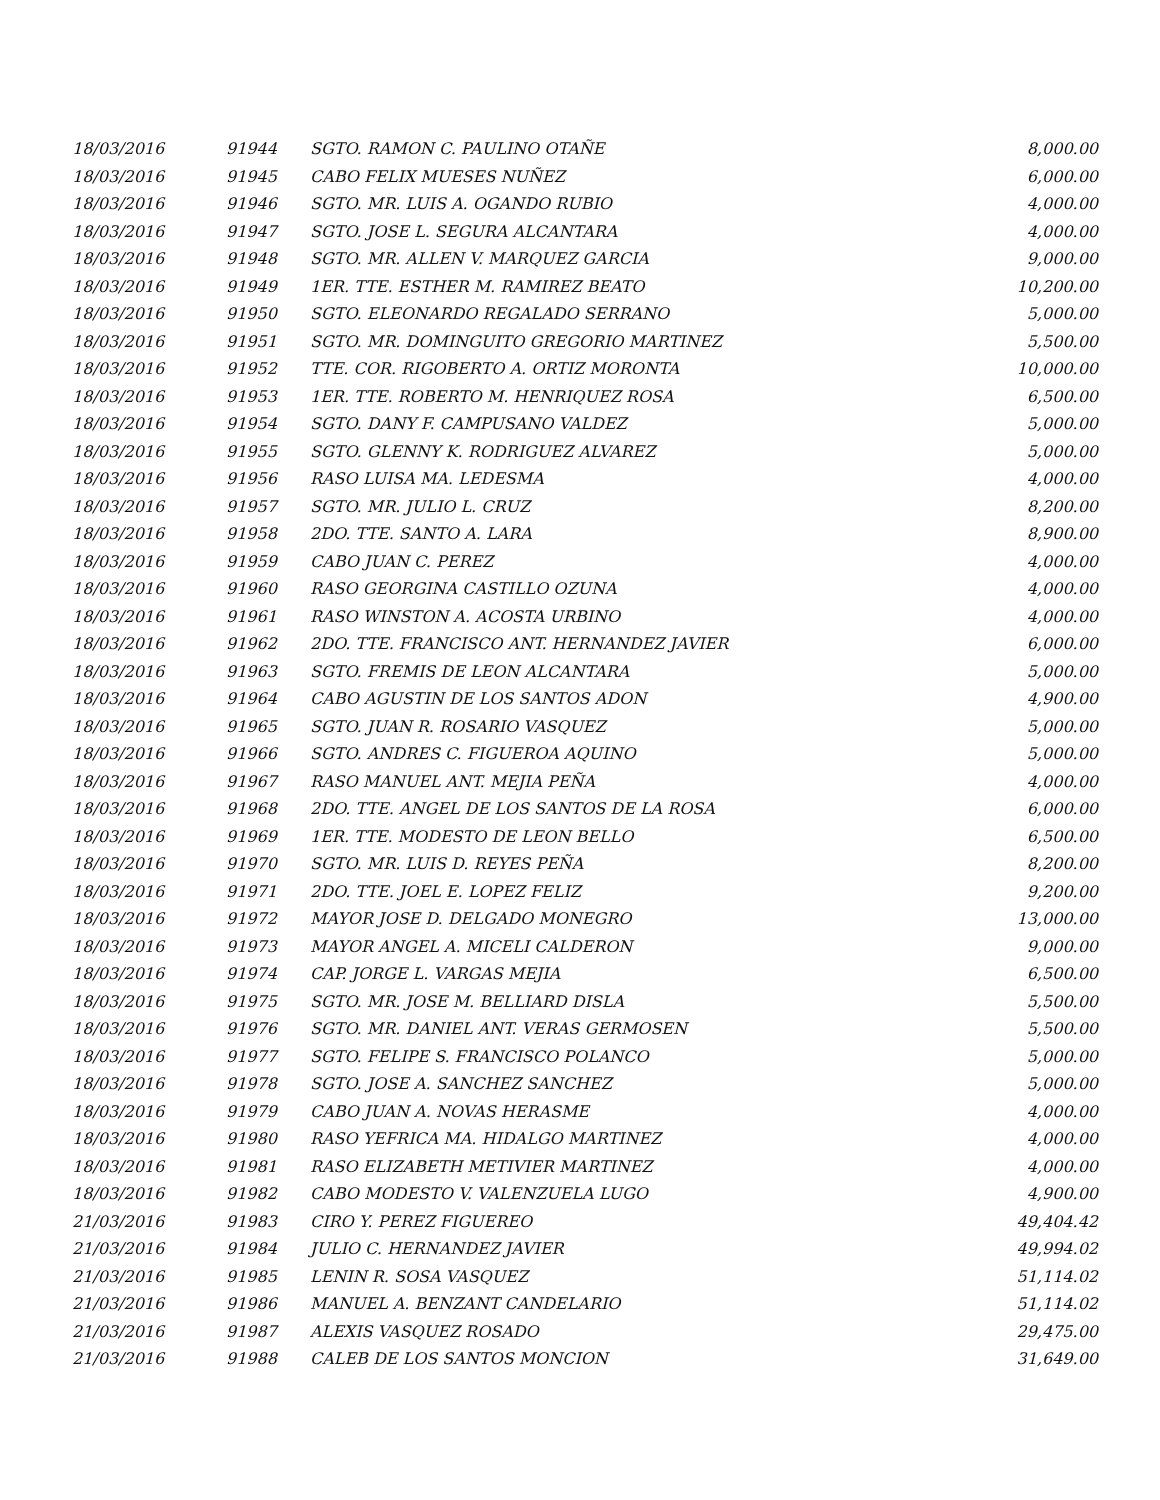| 18/03/2016 | 91944 | SGTO. RAMON C. PAULINO OTAÑE | 8,000.00 |
| 18/03/2016 | 91945 | CABO FELIX MUESES NUÑEZ | 6,000.00 |
| 18/03/2016 | 91946 | SGTO. MR. LUIS A. OGANDO RUBIO | 4,000.00 |
| 18/03/2016 | 91947 | SGTO. JOSE L. SEGURA ALCANTARA | 4,000.00 |
| 18/03/2016 | 91948 | SGTO. MR. ALLEN V. MARQUEZ GARCIA | 9,000.00 |
| 18/03/2016 | 91949 | 1ER. TTE. ESTHER M. RAMIREZ BEATO | 10,200.00 |
| 18/03/2016 | 91950 | SGTO. ELEONARDO REGALADO SERRANO | 5,000.00 |
| 18/03/2016 | 91951 | SGTO. MR. DOMINGUITO GREGORIO MARTINEZ | 5,500.00 |
| 18/03/2016 | 91952 | TTE. COR. RIGOBERTO A. ORTIZ MORONTA | 10,000.00 |
| 18/03/2016 | 91953 | 1ER. TTE. ROBERTO M. HENRIQUEZ ROSA | 6,500.00 |
| 18/03/2016 | 91954 | SGTO. DANY F. CAMPUSANO VALDEZ | 5,000.00 |
| 18/03/2016 | 91955 | SGTO. GLENNY K. RODRIGUEZ ALVAREZ | 5,000.00 |
| 18/03/2016 | 91956 | RASO LUISA MA. LEDESMA | 4,000.00 |
| 18/03/2016 | 91957 | SGTO. MR. JULIO L. CRUZ | 8,200.00 |
| 18/03/2016 | 91958 | 2DO. TTE. SANTO A. LARA | 8,900.00 |
| 18/03/2016 | 91959 | CABO JUAN C. PEREZ | 4,000.00 |
| 18/03/2016 | 91960 | RASO GEORGINA CASTILLO OZUNA | 4,000.00 |
| 18/03/2016 | 91961 | RASO WINSTON A. ACOSTA URBINO | 4,000.00 |
| 18/03/2016 | 91962 | 2DO. TTE. FRANCISCO ANT. HERNANDEZ JAVIER | 6,000.00 |
| 18/03/2016 | 91963 | SGTO. FREMIS DE LEON ALCANTARA | 5,000.00 |
| 18/03/2016 | 91964 | CABO AGUSTIN DE LOS SANTOS ADON | 4,900.00 |
| 18/03/2016 | 91965 | SGTO. JUAN R. ROSARIO VASQUEZ | 5,000.00 |
| 18/03/2016 | 91966 | SGTO. ANDRES C. FIGUEROA AQUINO | 5,000.00 |
| 18/03/2016 | 91967 | RASO MANUEL ANT. MEJIA PEÑA | 4,000.00 |
| 18/03/2016 | 91968 | 2DO. TTE. ANGEL DE LOS SANTOS DE LA ROSA | 6,000.00 |
| 18/03/2016 | 91969 | 1ER. TTE. MODESTO DE LEON BELLO | 6,500.00 |
| 18/03/2016 | 91970 | SGTO. MR. LUIS D. REYES PEÑA | 8,200.00 |
| 18/03/2016 | 91971 | 2DO. TTE. JOEL E. LOPEZ FELIZ | 9,200.00 |
| 18/03/2016 | 91972 | MAYOR JOSE D. DELGADO MONEGRO | 13,000.00 |
| 18/03/2016 | 91973 | MAYOR ANGEL A. MICELI CALDERON | 9,000.00 |
| 18/03/2016 | 91974 | CAP. JORGE L. VARGAS MEJIA | 6,500.00 |
| 18/03/2016 | 91975 | SGTO. MR. JOSE M. BELLIARD DISLA | 5,500.00 |
| 18/03/2016 | 91976 | SGTO. MR. DANIEL ANT. VERAS GERMOSEN | 5,500.00 |
| 18/03/2016 | 91977 | SGTO. FELIPE S. FRANCISCO POLANCO | 5,000.00 |
| 18/03/2016 | 91978 | SGTO. JOSE A. SANCHEZ SANCHEZ | 5,000.00 |
| 18/03/2016 | 91979 | CABO JUAN A. NOVAS HERASME | 4,000.00 |
| 18/03/2016 | 91980 | RASO YEFRICA MA. HIDALGO MARTINEZ | 4,000.00 |
| 18/03/2016 | 91981 | RASO ELIZABETH METIVIER MARTINEZ | 4,000.00 |
| 18/03/2016 | 91982 | CABO MODESTO V. VALENZUELA LUGO | 4,900.00 |
| 21/03/2016 | 91983 | CIRO Y. PEREZ FIGUEREO | 49,404.42 |
| 21/03/2016 | 91984 | JULIO C. HERNANDEZ JAVIER | 49,994.02 |
| 21/03/2016 | 91985 | LENIN R. SOSA VASQUEZ | 51,114.02 |
| 21/03/2016 | 91986 | MANUEL A. BENZANT CANDELARIO | 51,114.02 |
| 21/03/2016 | 91987 | ALEXIS VASQUEZ ROSADO | 29,475.00 |
| 21/03/2016 | 91988 | CALEB DE LOS SANTOS MONCION | 31,649.00 |